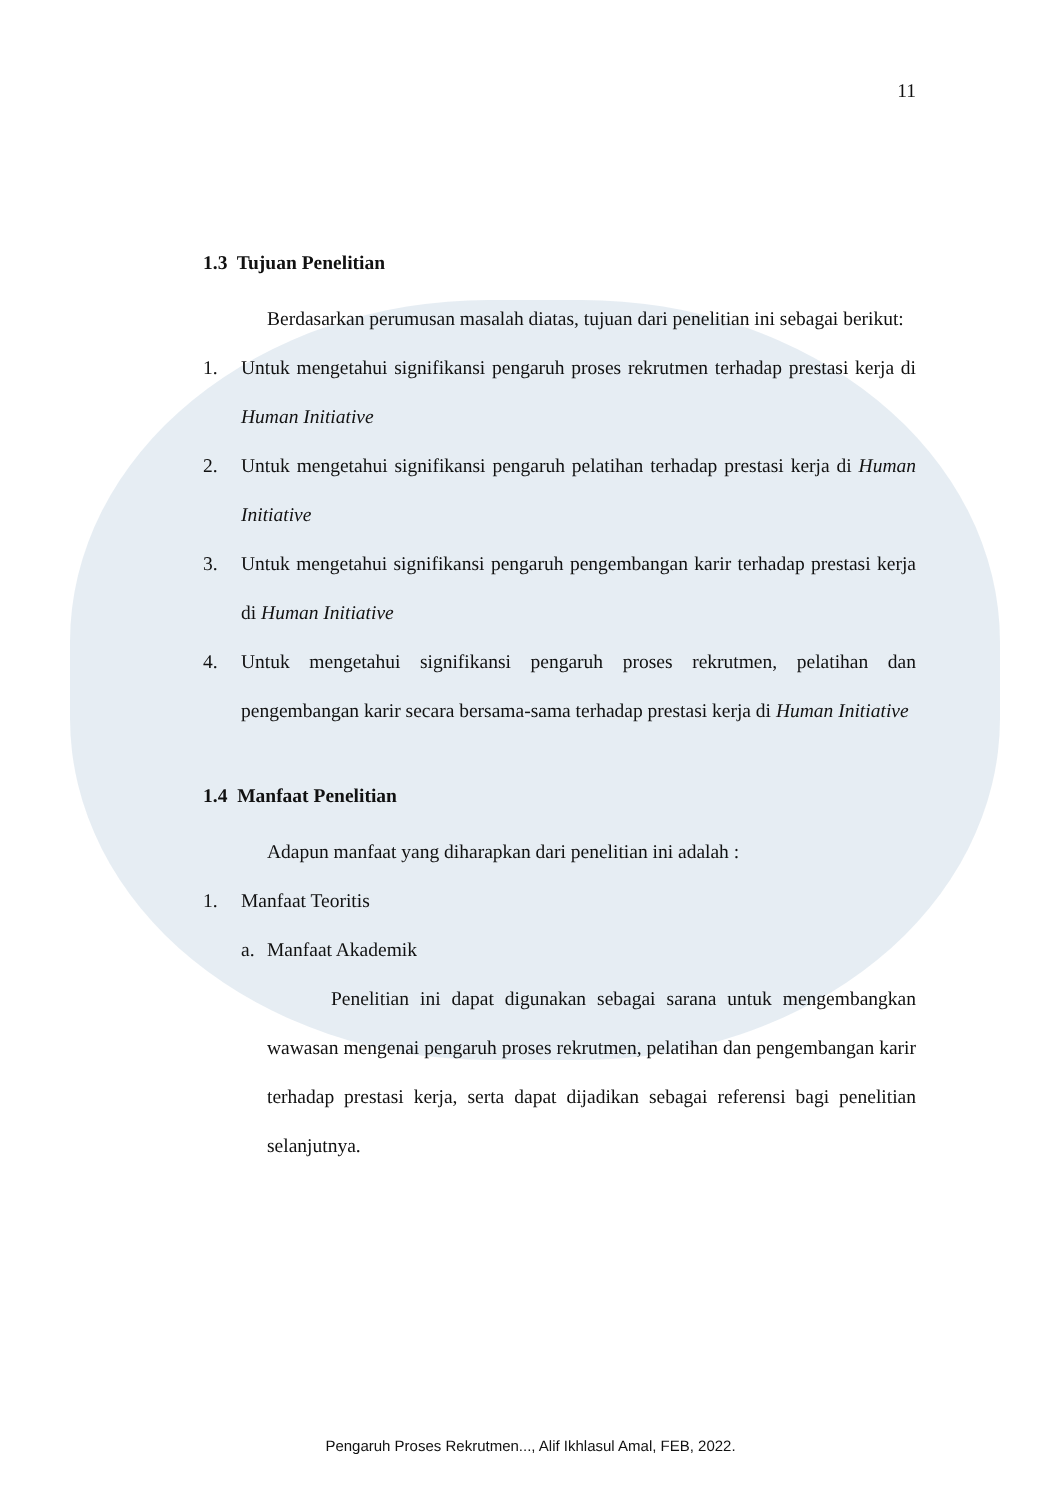11
1.3 Tujuan Penelitian
Berdasarkan perumusan masalah diatas, tujuan dari penelitian ini sebagai berikut:
1. Untuk mengetahui signifikansi pengaruh proses rekrutmen terhadap prestasi kerja di Human Initiative
2. Untuk mengetahui signifikansi pengaruh pelatihan terhadap prestasi kerja di Human Initiative
3. Untuk mengetahui signifikansi pengaruh pengembangan karir terhadap prestasi kerja di Human Initiative
4. Untuk mengetahui signifikansi pengaruh proses rekrutmen, pelatihan dan pengembangan karir secara bersama-sama terhadap prestasi kerja di Human Initiative
1.4 Manfaat Penelitian
Adapun manfaat yang diharapkan dari penelitian ini adalah :
1. Manfaat Teoritis
a. Manfaat Akademik
Penelitian ini dapat digunakan sebagai sarana untuk mengembangkan wawasan mengenai pengaruh proses rekrutmen, pelatihan dan pengembangan karir terhadap prestasi kerja, serta dapat dijadikan sebagai referensi bagi penelitian selanjutnya.
Pengaruh Proses Rekrutmen..., Alif Ikhlasul Amal, FEB, 2022.